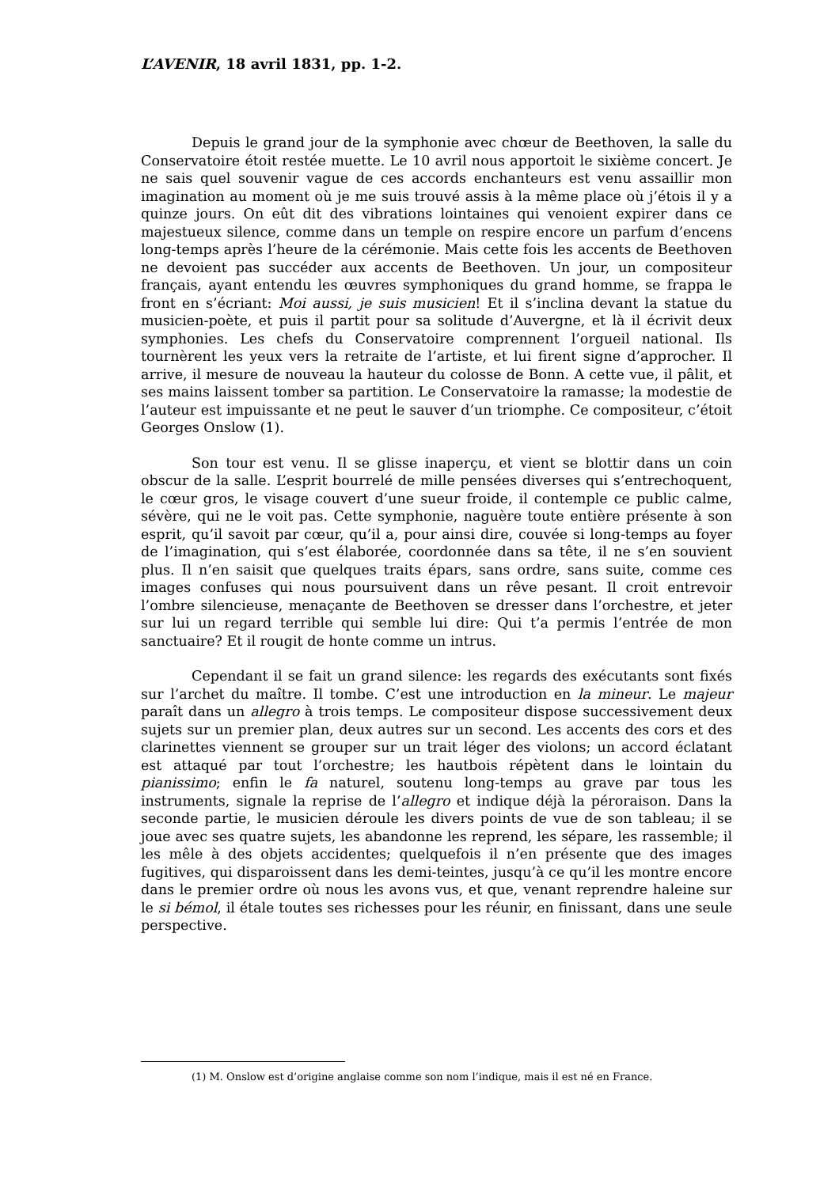L’AVENIR, 18 avril 1831, pp. 1-2.
Depuis le grand jour de la symphonie avec chœur de Beethoven, la salle du Conservatoire étoit restée muette. Le 10 avril nous apportoit le sixième concert. Je ne sais quel souvenir vague de ces accords enchanteurs est venu assaillir mon imagination au moment où je me suis trouvé assis à la même place où j’étois il y a quinze jours. On eût dit des vibrations lointaines qui venoient expirer dans ce majestueux silence, comme dans un temple on respire encore un parfum d’encens long-temps après l’heure de la cérémonie. Mais cette fois les accents de Beethoven ne devoient pas succéder aux accents de Beethoven. Un jour, un compositeur français, ayant entendu les œuvres symphoniques du grand homme, se frappa le front en s’écriant: Moi aussi, je suis musicien! Et il s’inclina devant la statue du musicien-poète, et puis il partit pour sa solitude d’Auvergne, et là il écrivit deux symphonies. Les chefs du Conservatoire comprennent l’orgueil national. Ils tournèrent les yeux vers la retraite de l’artiste, et lui firent signe d’approcher. Il arrive, il mesure de nouveau la hauteur du colosse de Bonn. A cette vue, il pâlit, et ses mains laissent tomber sa partition. Le Conservatoire la ramasse; la modestie de l’auteur est impuissante et ne peut le sauver d’un triomphe. Ce compositeur, c’étoit Georges Onslow (1).
Son tour est venu. Il se glisse inaperçu, et vient se blottir dans un coin obscur de la salle. L’esprit bourrelé de mille pensées diverses qui s’entrechoquent, le cœur gros, le visage couvert d’une sueur froide, il contemple ce public calme, sévère, qui ne le voit pas. Cette symphonie, naguère toute entière présente à son esprit, qu’il savoit par cœur, qu’il a, pour ainsi dire, couvée si long-temps au foyer de l’imagination, qui s’est élaborée, coordonnée dans sa tête, il ne s’en souvient plus. Il n’en saisit que quelques traits épars, sans ordre, sans suite, comme ces images confuses qui nous poursuivent dans un rêve pesant. Il croit entrevoir l’ombre silencieuse, menaçante de Beethoven se dresser dans l’orchestre, et jeter sur lui un regard terrible qui semble lui dire: Qui t’a permis l’entrée de mon sanctuaire? Et il rougit de honte comme un intrus.
Cependant il se fait un grand silence: les regards des exécutants sont fixés sur l’archet du maître. Il tombe. C’est une introduction en la mineur. Le majeur paraît dans un allegro à trois temps. Le compositeur dispose successivement deux sujets sur un premier plan, deux autres sur un second. Les accents des cors et des clarinettes viennent se grouper sur un trait léger des violons; un accord éclatant est attaqué par tout l’orchestre; les hautbois répètent dans le lointain du pianissimo; enfin le fa naturel, soutenu long-temps au grave par tous les instruments, signale la reprise de l’allegro et indique déjà la péroraison. Dans la seconde partie, le musicien déroule les divers points de vue de son tableau; il se joue avec ses quatre sujets, les abandonne les reprend, les sépare, les rassemble; il les mêle à des objets accidentes; quelquefois il n’en présente que des images fugitives, qui disparoissent dans les demi-teintes, jusqu’à ce qu’il les montre encore dans le premier ordre où nous les avons vus, et que, venant reprendre haleine sur le si bémol, il étale toutes ses richesses pour les réunir, en finissant, dans une seule perspective.
(1) M. Onslow est d’origine anglaise comme son nom l’indique, mais il est né en France.